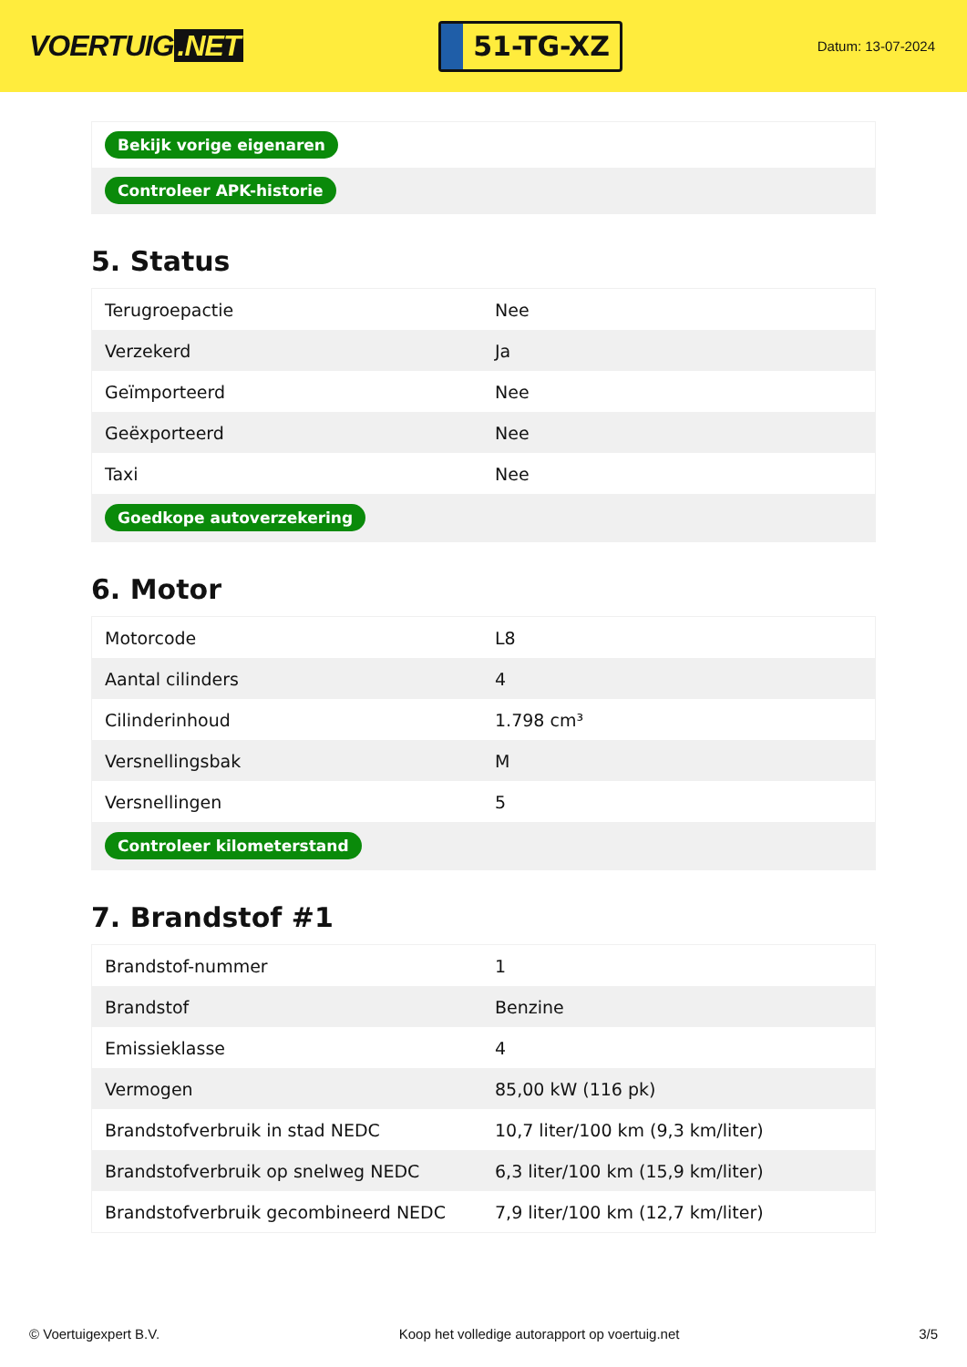VOERTUIG.NET
51-TG-XZ
Datum: 13-07-2024
| Bekijk vorige eigenaren |
| Controleer APK-historie |
5. Status
| Terugroepactie | Nee |
| Verzekerd | Ja |
| Geïmporteerd | Nee |
| Geëxporteerd | Nee |
| Taxi | Nee |
| Goedkope autoverzekering | |
6. Motor
| Motorcode | L8 |
| Aantal cilinders | 4 |
| Cilinderinhoud | 1.798 cm³ |
| Versnellingsbak | M |
| Versnellingen | 5 |
| Controleer kilometerstand | |
7. Brandstof #1
| Brandstof-nummer | 1 |
| Brandstof | Benzine |
| Emissieklasse | 4 |
| Vermogen | 85,00 kW (116 pk) |
| Brandstofverbruik in stad NEDC | 10,7 liter/100 km (9,3 km/liter) |
| Brandstofverbruik op snelweg NEDC | 6,3 liter/100 km (15,9 km/liter) |
| Brandstofverbruik gecombineerd NEDC | 7,9 liter/100 km (12,7 km/liter) |
© Voertuigexpert B.V. Koop het volledige autorapport op voertuig.net 3/5